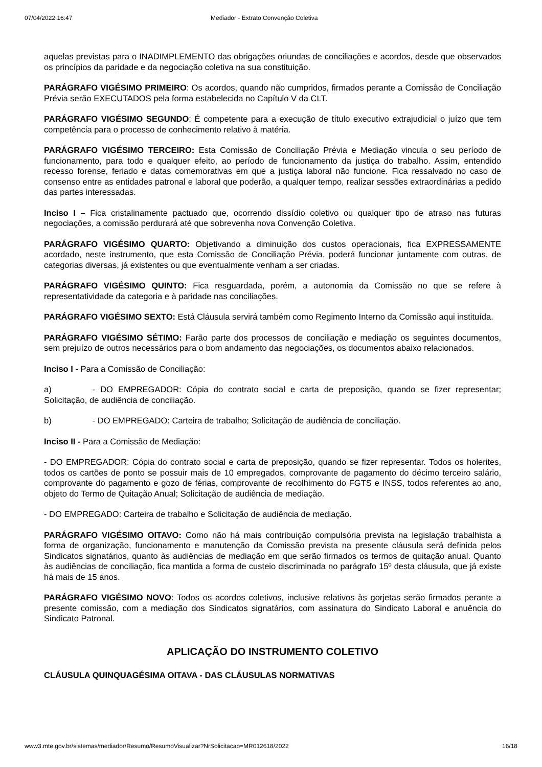07/04/2022 16:47 Mediador - Extrato Convenção Coletiva
aquelas previstas para o INADIMPLEMENTO das obrigações oriundas de conciliações e acordos, desde que observados os princípios da paridade e da negociação coletiva na sua constituição.
PARÁGRAFO VIGÉSIMO PRIMEIRO: Os acordos, quando não cumpridos, firmados perante a Comissão de Conciliação Prévia serão EXECUTADOS pela forma estabelecida no Capítulo V da CLT.
PARÁGRAFO VIGÉSIMO SEGUNDO: É competente para a execução de título executivo extrajudicial o juízo que tem competência para o processo de conhecimento relativo à matéria.
PARÁGRAFO VIGÉSIMO TERCEIRO: Esta Comissão de Conciliação Prévia e Mediação vincula o seu período de funcionamento, para todo e qualquer efeito, ao período de funcionamento da justiça do trabalho. Assim, entendido recesso forense, feriado e datas comemorativas em que a justiça laboral não funcione. Fica ressalvado no caso de consenso entre as entidades patronal e laboral que poderão, a qualquer tempo, realizar sessões extraordinárias a pedido das partes interessadas.
Inciso I – Fica cristalinamente pactuado que, ocorrendo dissídio coletivo ou qualquer tipo de atraso nas futuras negociações, a comissão perdurará até que sobrevenha nova Convenção Coletiva.
PARÁGRAFO VIGÉSIMO QUARTO: Objetivando a diminuição dos custos operacionais, fica EXPRESSAMENTE acordado, neste instrumento, que esta Comissão de Conciliação Prévia, poderá funcionar juntamente com outras, de categorias diversas, já existentes ou que eventualmente venham a ser criadas.
PARÁGRAFO VIGÉSIMO QUINTO: Fica resguardada, porém, a autonomia da Comissão no que se refere à representatividade da categoria e à paridade nas conciliações.
PARÁGRAFO VIGÉSIMO SEXTO: Está Cláusula servirá também como Regimento Interno da Comissão aqui instituída.
PARÁGRAFO VIGÉSIMO SÉTIMO: Farão parte dos processos de conciliação e mediação os seguintes documentos, sem prejuízo de outros necessários para o bom andamento das negociações, os documentos abaixo relacionados.
Inciso I - Para a Comissão de Conciliação:
a) - DO EMPREGADOR: Cópia do contrato social e carta de preposição, quando se fizer representar; Solicitação, de audiência de conciliação.
b) - DO EMPREGADO: Carteira de trabalho; Solicitação de audiência de conciliação.
Inciso II - Para a Comissão de Mediação:
- DO EMPREGADOR: Cópia do contrato social e carta de preposição, quando se fizer representar. Todos os holerites, todos os cartões de ponto se possuir mais de 10 empregados, comprovante de pagamento do décimo terceiro salário, comprovante do pagamento e gozo de férias, comprovante de recolhimento do FGTS e INSS, todos referentes ao ano, objeto do Termo de Quitação Anual; Solicitação de audiência de mediação.
- DO EMPREGADO: Carteira de trabalho e Solicitação de audiência de mediação.
PARÁGRAFO VIGÉSIMO OITAVO: Como não há mais contribuição compulsória prevista na legislação trabalhista a forma de organização, funcionamento e manutenção da Comissão prevista na presente cláusula será definida pelos Sindicatos signatários, quanto às audiências de mediação em que serão firmados os termos de quitação anual. Quanto às audiências de conciliação, fica mantida a forma de custeio discriminada no parágrafo 15º desta cláusula, que já existe há mais de 15 anos.
PARÁGRAFO VIGÉSIMO NOVO: Todos os acordos coletivos, inclusive relativos às gorjetas serão firmados perante a presente comissão, com a mediação dos Sindicatos signatários, com assinatura do Sindicato Laboral e anuência do Sindicato Patronal.
APLICAÇÃO DO INSTRUMENTO COLETIVO
CLÁUSULA QUINQUAGÉSIMA OITAVA - DAS CLÁUSULAS NORMATIVAS
www3.mte.gov.br/sistemas/mediador/Resumo/ResumoVisualizar?NrSolicitacao=MR012618/2022 16/18